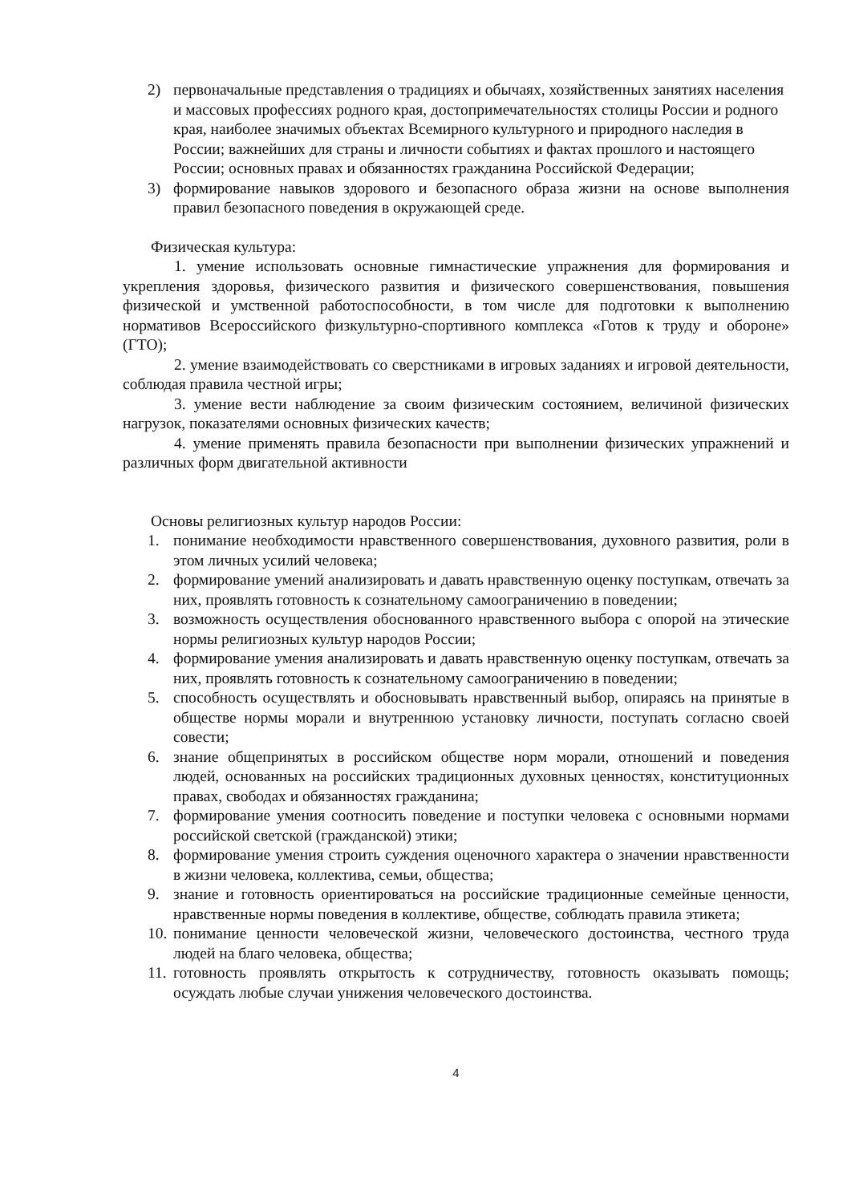2) первоначальные представления о традициях и обычаях, хозяйственных занятиях населения и массовых профессиях родного края, достопримечательностях столицы России и родного края, наиболее значимых объектах Всемирного культурного и природного наследия в России; важнейших для страны и личности событиях и фактах прошлого и настоящего России; основных правах и обязанностях гражданина Российской Федерации;
3) формирование навыков здорового и безопасного образа жизни на основе выполнения правил безопасного поведения в окружающей среде.
Физическая культура:
1. умение использовать основные гимнастические упражнения для формирования и укрепления здоровья, физического развития и физического совершенствования, повышения физической и умственной работоспособности, в том числе для подготовки к выполнению нормативов Всероссийского физкультурно-спортивного комплекса «Готов к труду и обороне» (ГТО);
2. умение взаимодействовать со сверстниками в игровых заданиях и игровой деятельности, соблюдая правила честной игры;
3. умение вести наблюдение за своим физическим состоянием, величиной физических нагрузок, показателями основных физических качеств;
4. умение применять правила безопасности при выполнении физических упражнений и различных форм двигательной активности
Основы религиозных культур народов России:
1. понимание необходимости нравственного совершенствования, духовного развития, роли в этом личных усилий человека;
2. формирование умений анализировать и давать нравственную оценку поступкам, отвечать за них, проявлять готовность к сознательному самоограничению в поведении;
3. возможность осуществления обоснованного нравственного выбора с опорой на этические нормы религиозных культур народов России;
4. формирование умения анализировать и давать нравственную оценку поступкам, отвечать за них, проявлять готовность к сознательному самоограничению в поведении;
5. способность осуществлять и обосновывать нравственный выбор, опираясь на принятые в обществе нормы морали и внутреннюю установку личности, поступать согласно своей совести;
6. знание общепринятых в российском обществе норм морали, отношений и поведения людей, основанных на российских традиционных духовных ценностях, конституционных правах, свободах и обязанностях гражданина;
7. формирование умения соотносить поведение и поступки человека с основными нормами российской светской (гражданской) этики;
8. формирование умения строить суждения оценочного характера о значении нравственности в жизни человека, коллектива, семьи, общества;
9. знание и готовность ориентироваться на российские традиционные семейные ценности, нравственные нормы поведения в коллективе, обществе, соблюдать правила этикета;
10. понимание ценности человеческой жизни, человеческого достоинства, честного труда людей на благо человека, общества;
11. готовность проявлять открытость к сотрудничеству, готовность оказывать помощь; осуждать любые случаи унижения человеческого достоинства.
4